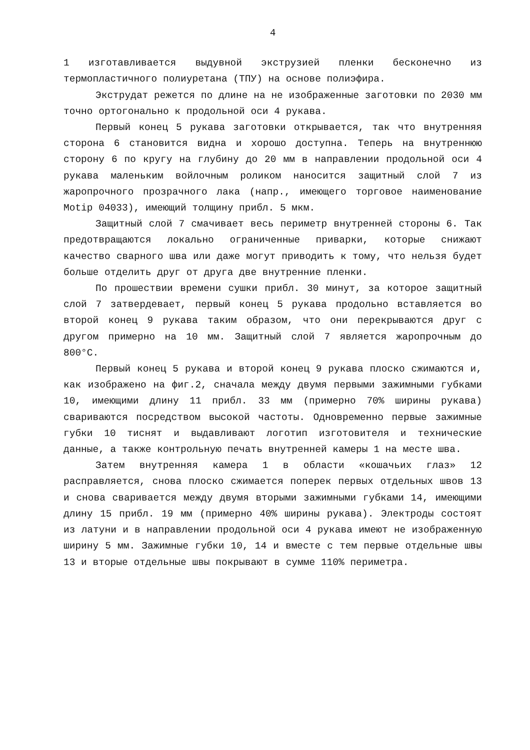4
1 изготавливается выдувной экструзией пленки бесконечно из термопластичного полиуретана (ТПУ) на основе полиэфира.
Экструдат режется по длине на не изображенные заготовки по 2030 мм точно ортогонально к продольной оси 4 рукава.
Первый конец 5 рукава заготовки открывается, так что внутренняя сторона 6 становится видна и хорошо доступна. Теперь на внутреннюю сторону 6 по кругу на глубину до 20 мм в направлении продольной оси 4 рукава маленьким войлочным роликом наносится защитный слой 7 из жаропрочного прозрачного лака (напр., имеющего торговое наименование Motip 04033), имеющий толщину прибл. 5 мкм.
Защитный слой 7 смачивает весь периметр внутренней стороны 6. Так предотвращаются локально ограниченные приварки, которые снижают качество сварного шва или даже могут приводить к тому, что нельзя будет больше отделить друг от друга две внутренние пленки.
По прошествии времени сушки прибл. 30 минут, за которое защитный слой 7 затвердевает, первый конец 5 рукава продольно вставляется во второй конец 9 рукава таким образом, что они перекрываются друг с другом примерно на 10 мм. Защитный слой 7 является жаропрочным до 800°С.
Первый конец 5 рукава и второй конец 9 рукава плоско сжимаются и, как изображено на фиг.2, сначала между двумя первыми зажимными губками 10, имеющими длину 11 прибл. 33 мм (примерно 70% ширины рукава) свариваются посредством высокой частоты. Одновременно первые зажимные губки 10 тиснят и выдавливают логотип изготовителя и технические данные, а также контрольную печать внутренней камеры 1 на месте шва.
Затем внутренняя камера 1 в области «кошачьих глаз» 12 расправляется, снова плоско сжимается поперек первых отдельных швов 13 и снова сваривается между двумя вторыми зажимными губками 14, имеющими длину 15 прибл. 19 мм (примерно 40% ширины рукава). Электроды состоят из латуни и в направлении продольной оси 4 рукава имеют не изображенную ширину 5 мм. Зажимные губки 10, 14 и вместе с тем первые отдельные швы 13 и вторые отдельные швы покрывают в сумме 110% периметра.